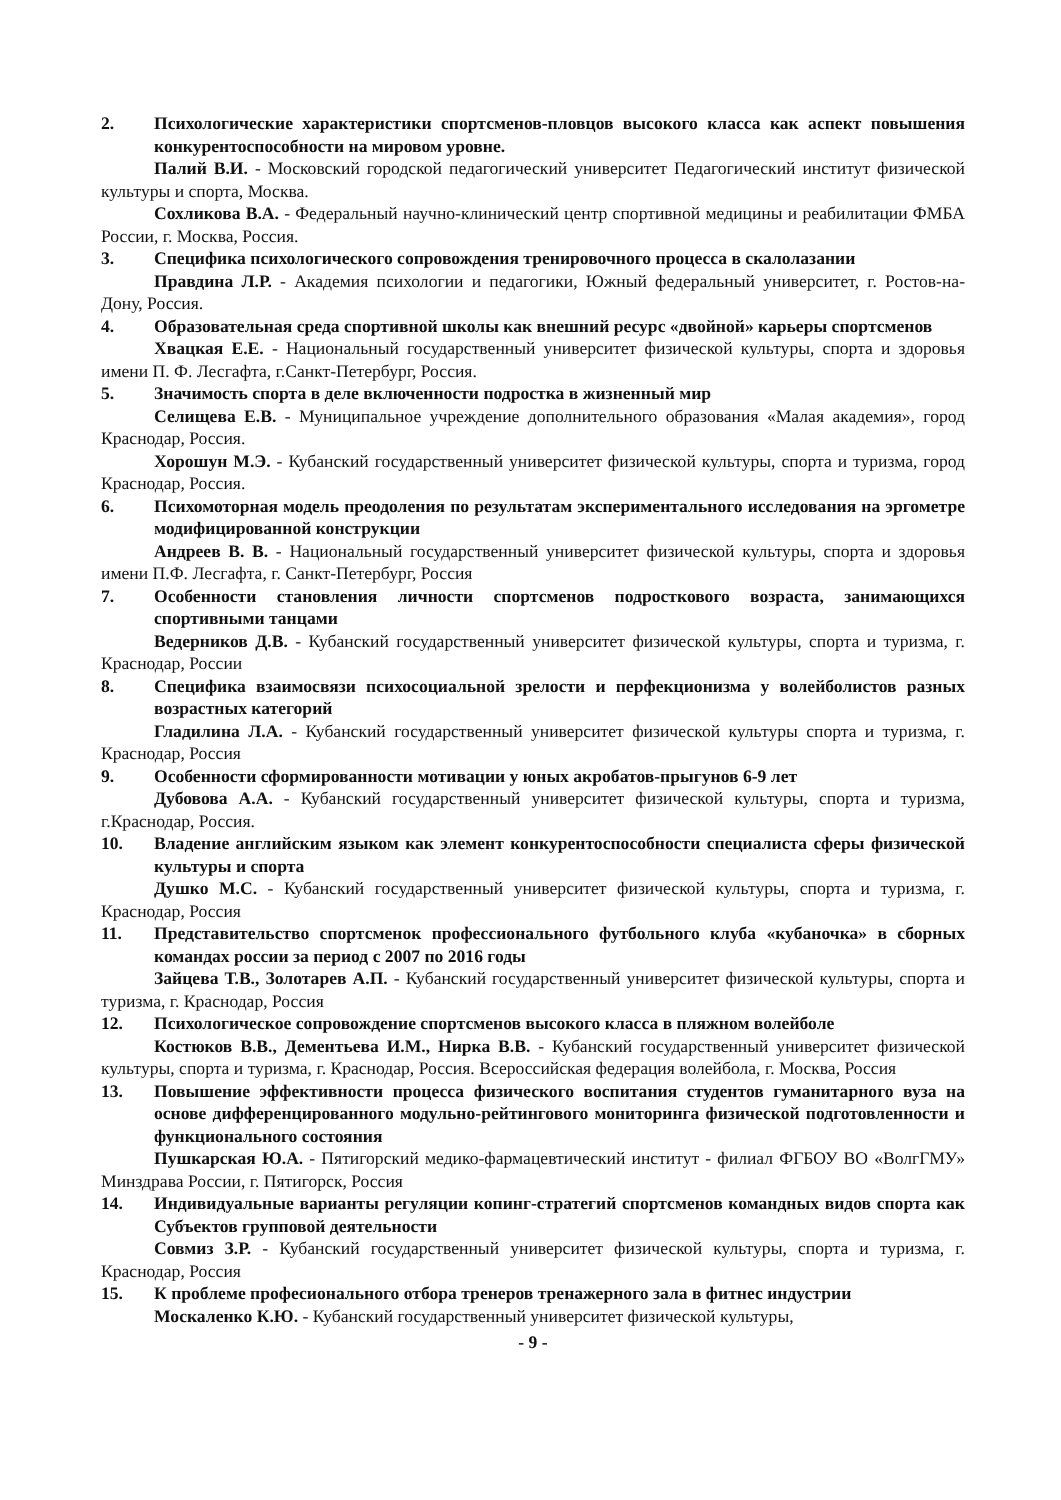2. Психологические характеристики спортсменов-пловцов высокого класса как аспект повышения конкурентоспособности на мировом уровне.
Палий В.И. - Московский городской педагогический университет Педагогический институт физической культуры и спорта, Москва.
Сохликова В.А. - Федеральный научно-клинический центр спортивной медицины и реабилитации ФМБА России, г. Москва, Россия.
3. Специфика психологического сопровождения тренировочного процесса в скалолазании
Правдина Л.Р. - Академия психологии и педагогики, Южный федеральный университет, г. Ростов-на-Дону, Россия.
4. Образовательная среда спортивной школы как внешний ресурс «двойной» карьеры спортсменов
Хвацкая Е.Е. - Национальный государственный университет физической культуры, спорта и здоровья имени П. Ф. Лесгафта, г.Санкт-Петербург, Россия.
5. Значимость спорта в деле включенности подростка в жизненный мир
Селищева Е.В. - Муниципальное учреждение дополнительного образования «Малая академия», город Краснодар, Россия.
Хорошун М.Э. - Кубанский государственный университет физической культуры, спорта и туризма, город Краснодар, Россия.
6. Психомоторная модель преодоления по результатам экспериментального исследования на эргометре модифицированной конструкции
Андреев В. В. - Национальный государственный университет физической культуры, спорта и здоровья имени П.Ф. Лесгафта, г. Санкт-Петербург, Россия
7. Особенности становления личности спортсменов подросткового возраста, занимающихся спортивными танцами
Ведерников Д.В. - Кубанский государственный университет физической культуры, спорта и туризма, г. Краснодар, России
8. Специфика взаимосвязи психосоциальной зрелости и перфекционизма у волейболистов разных возрастных категорий
Гладилина Л.А. - Кубанский государственный университет физической культуры спорта и туризма, г. Краснодар, Россия
9. Особенности сформированности мотивации у юных акробатов-прыгунов 6-9 лет
Дубовова А.А. - Кубанский государственный университет физической культуры, спорта и туризма, г.Краснодар, Россия.
10. Владение английским языком как элемент конкурентоспособности специалиста сферы физической культуры и спорта
Душко М.С. - Кубанский государственный университет физической культуры, спорта и туризма, г. Краснодар, Россия
11. Представительство спортсменок профессионального футбольного клуба «кубаночка» в сборных командах россии за период с 2007 по 2016 годы
Зайцева Т.В., Золотарев А.П. - Кубанский государственный университет физической культуры, спорта и туризма, г. Краснодар, Россия
12. Психологическое сопровождение спортсменов высокого класса в пляжном волейболе
Костюков В.В., Дементьева И.М., Нирка В.В. - Кубанский государственный университет физической культуры, спорта и туризма, г. Краснодар, Россия. Всероссийская федерация волейбола, г. Москва, Россия
13. Повышение эффективности процесса физического воспитания студентов гуманитарного вуза на основе дифференцированного модульно-рейтингового мониторинга физической подготовленности и функционального состояния
Пушкарская Ю.А. - Пятигорский медико-фармацевтический институт - филиал ФГБОУ ВО «ВолгГМУ» Минздрава России, г. Пятигорск, Россия
14. Индивидуальные варианты регуляции копинг-стратегий спортсменов командных видов спорта как Субъектов групповой деятельности
Совмиз З.Р. - Кубанский государственный университет физической культуры, спорта и туризма, г. Краснодар, Россия
15. К проблеме професионального отбора тренеров тренажерного зала в фитнес индустрии
Москаленко К.Ю. - Кубанский государственный университет физической культуры,
- 9 -